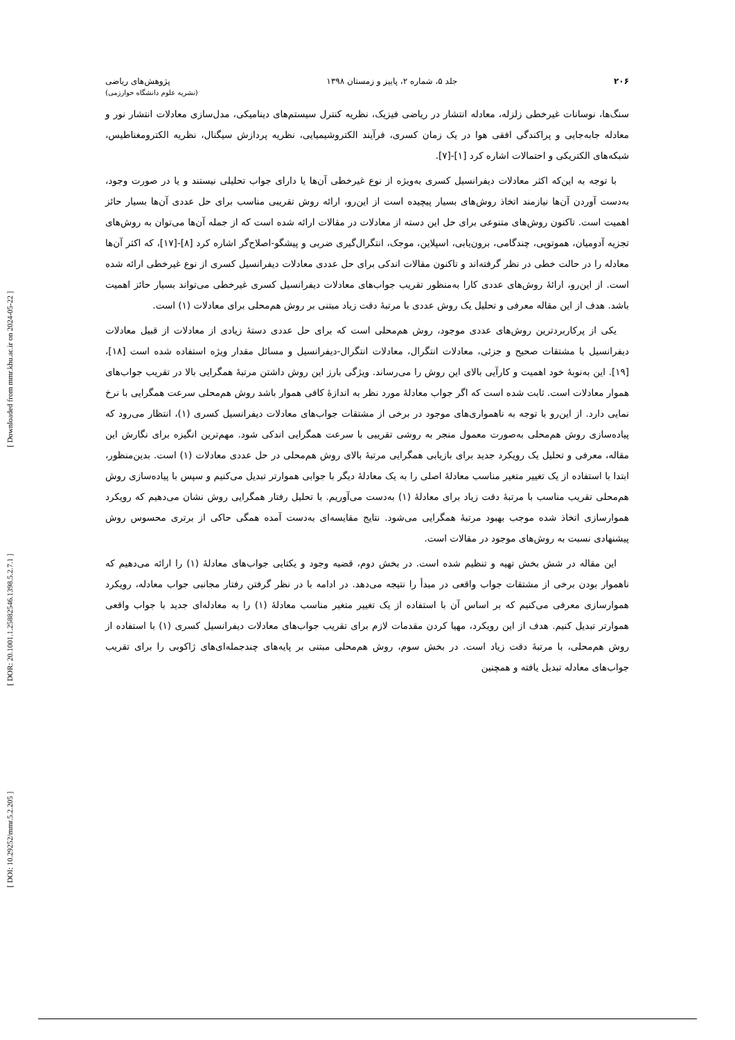[ DOI: 10.29252/mmr.5.2.205 ] [ DOR: 20.1001.1.25882546.1398.5.2.7.1 ] [ Downloaded from mmr.khu.ac.ir on 2024-05-22 ]
۲۰۶ جلد ۵، شماره ۲، پاییز و زمستان ۱۳۹۸ پژوهش‌های ریاضی
(نشریه علوم دانشگاه خوارزمی)
سنگ‌ها، نوسانات غیرخطی زلزله، معادله انتشار در ریاضی فیزیک، نظریه کنترل سیستم‌های دینامیکی، مدل‌سازی معادلات انتشار نور و معادله جابه‌جایی و پراکندگی افقی هوا در یک زمان کسری، فرآیند الکتروشیمیایی، نظریه پردازش سیگنال، نظریه الکترومغناطیس، شبکه‌های الکتریکی و احتمالات اشاره کرد [۱]-[۷].
با توجه به این‌که اکثر معادلات دیفرانسیل کسری به‌ویژه از نوع غیرخطی آن‌ها یا دارای جواب تحلیلی نیستند و یا در صورت وجود، به‌دست آوردن آن‌ها نیازمند اتخاذ روش‌های بسیار پیچیده است از این‌رو، ارائه روش تقریبی مناسب برای حل عددی آن‌ها بسیار حائز اهمیت است. تاکنون روش‌های متنوعی برای حل این دسته از معادلات در مقالات ارائه شده است که از جمله آن‌ها می‌توان به روش‌های تجزیه آدومیان، هموتوپی، چندگامی، برون‌یابی، اسپلاین، موجک، انتگرال‌گیری ضربی و پیشگو-اصلاح‌گر اشاره کرد [۸]-[۱۷]، که اکثر آن‌ها معادله را در حالت خطی در نظر گرفته‌اند و تاکنون مقالات اندکی برای حل عددی معادلات دیفرانسیل کسری از نوع غیرخطی ارائه شده است. از این‌رو، ارائۀ روش‌های عددی کارا به‌منظور تقریب جواب‌های معادلات دیفرانسیل کسری غیرخطی می‌تواند بسیار حائز اهمیت باشد. هدف از این مقاله معرفی و تحلیل یک روش عددی با مرتبۀ دقت زیاد مبتنی بر روش هم‌محلی برای معادلات (۱) است.
یکی از پرکاربردترین روش‌های عددی موجود، روش هم‌محلی است که برای حل عددی دستۀ زیادی از معادلات از قبیل معادلات دیفرانسیل با مشتقات صحیح و جزئی، معادلات انتگرال، معادلات انتگرال-دیفرانسیل و مسائل مقدار ویژه استفاده شده است [۱۸]، [۱۹]. این به‌نوبۀ خود اهمیت و کارآیی بالای این روش را می‌رساند. ویژگی بارز این روش داشتن مرتبۀ همگرایی بالا در تقریب جواب‌های هموار معادلات است. ثابت شده است که اگر جواب معادلۀ مورد نظر به اندازۀ کافی هموار باشد روش هم‌محلی سرعت همگرایی با نرخ نمایی دارد. از این‌رو با توجه به ناهمواری‌های موجود در برخی از مشتقات جواب‌های معادلات دیفرانسیل کسری (۱)، انتظار می‌رود که پیاده‌سازی روش هم‌محلی به‌صورت معمول منجر به روشی تقریبی با سرعت همگرایی اندکی شود. مهم‌ترین انگیزه برای نگارش این مقاله، معرفی و تحلیل یک رویکرد جدید برای بازیابی همگرایی مرتبۀ بالای روش هم‌محلی در حل عددی معادلات (۱) است. بدین‌منظور، ابتدا با استفاده از یک تغییر متغیر مناسب معادلۀ اصلی را به یک معادلۀ دیگر با جوابی هموارتر تبدیل می‌کنیم و سپس با پیاده‌سازی روش هم‌محلی تقریب مناسب با مرتبۀ دقت زیاد برای معادلۀ (۱) به‌دست می‌آوریم. با تحلیل رفتار همگرایی روش نشان می‌دهیم که رویکرد هموارسازی اتخاذ شده موجب بهبود مرتبۀ همگرایی می‌شود. نتایج مقایسه‌ای به‌دست آمده همگی حاکی از برتری محسوس روش پیشنهادی نسبت به روش‌های موجود در مقالات است.
این مقاله در شش بخش تهیه و تنظیم شده است. در بخش دوم، قضیه وجود و یکتایی جواب‌های معادلۀ (۱) را ارائه می‌دهیم که ناهموار بودن برخی از مشتقات جواب واقعی در مبدأ را نتیجه می‌دهد. در ادامه با در نظر گرفتن رفتار مجانبی جواب معادله، رویکرد هموارسازی معرفی می‌کنیم که بر اساس آن با استفاده از یک تغییر متغیر مناسب معادلۀ (۱) را به معادله‌ای جدید با جواب واقعی هموارتر تبدیل کنیم. هدف از این رویکرد، مهیا کردن مقدمات لازم برای تقریب جواب‌های معادلات دیفرانسیل کسری (۱) با استفاده از روش هم‌محلی، با مرتبۀ دقت زیاد است. در بخش سوم، روش هم‌محلی مبتنی بر پایه‌های چندجمله‌ای‌های ژاکوبی را برای تقریب جواب‌های معادله تبدیل یافته و همچنین